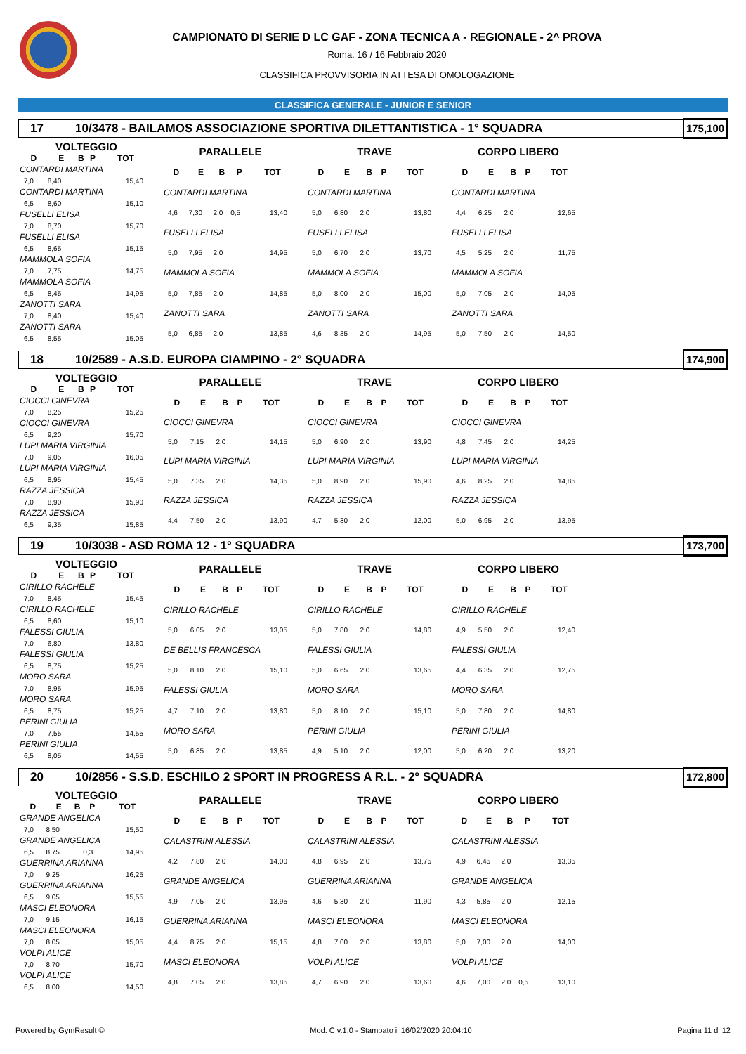CAMPIONATO DI SERIE D LC GAF - ZONA TECNICA A - REGIONALE - 2^ PROVA
Roma, 16 / 16 Febbraio 2020
CLASSIFICA PROVVISORIA IN ATTESA DI OMOLOGAZIONE
CLASSIFICA GENERALE - JUNIOR E SENIOR
17
10/3478 - BAILAMOS ASSOCIAZIONE SPORTIVA DILETTANTISTICA - 1° SQUADRA
175,100
| VOLTEGGIO | | | | |
| --- | --- | --- | --- | --- |
| D | E | B | P | TOT |
| CONTARDI MARTINA | | | | |
| 7,0 | 8,40 | | | 15,40 |
| CONTARDI MARTINA | | | | |
| 6,5 | 8,60 | | | 15,10 |
| FUSELLI ELISA | | | | |
| 7,0 | 8,70 | | | 15,70 |
| FUSELLI ELISA | | | | |
| 6,5 | 8,65 | | | 15,15 |
| MAMMOLA SOFIA | | | | |
| 7,0 | 7,75 | | | 14,75 |
| MAMMOLA SOFIA | | | | |
| 6,5 | 8,45 | | | 14,95 |
| ZANOTTI SARA | | | | |
| 7,0 | 8,40 | | | 15,40 |
| ZANOTTI SARA | | | | |
| 6,5 | 8,55 | | | 15,05 |
| PARALLELE | | | | |
| --- | --- | --- | --- | --- |
| D | E | B | P | TOT |
| CONTARDI MARTINA | | | | |
| 4,6 | 7,30 | 2,0 | 0,5 | 13,40 |
| FUSELLI ELISA | | | | |
| 5,0 | 7,95 | 2,0 | | 14,95 |
| MAMMOLA SOFIA | | | | |
| 5,0 | 7,85 | 2,0 | | 14,85 |
| ZANOTTI SARA | | | | |
| 5,0 | 6,85 | 2,0 | | 13,85 |
| TRAVE | | | | |
| --- | --- | --- | --- | --- |
| D | E | B | P | TOT |
| CONTARDI MARTINA | | | | |
| 5,0 | 6,80 | 2,0 | | 13,80 |
| FUSELLI ELISA | | | | |
| 5,0 | 6,70 | 2,0 | | 13,70 |
| MAMMOLA SOFIA | | | | |
| 5,0 | 8,00 | 2,0 | | 15,00 |
| ZANOTTI SARA | | | | |
| 4,6 | 8,35 | 2,0 | | 14,95 |
| CORPO LIBERO | | | | |
| --- | --- | --- | --- | --- |
| D | E | B | P | TOT |
| CONTARDI MARTINA | | | | |
| 4,4 | 6,25 | 2,0 | | 12,65 |
| FUSELLI ELISA | | | | |
| 4,5 | 5,25 | 2,0 | | 11,75 |
| MAMMOLA SOFIA | | | | |
| 5,0 | 7,05 | 2,0 | | 14,05 |
| ZANOTTI SARA | | | | |
| 5,0 | 7,50 | 2,0 | | 14,50 |
18
10/2589 - A.S.D. EUROPA CIAMPINO - 2° SQUADRA
174,900
| VOLTEGGIO | | | | |
| --- | --- | --- | --- | --- |
| D | E | B | P | TOT |
| CIOCCI GINEVRA | | | | |
| 7,0 | 8,25 | | | 15,25 |
| CIOCCI GINEVRA | | | | |
| 6,5 | 9,20 | | | 15,70 |
| LUPI MARIA VIRGINIA | | | | |
| 7,0 | 9,05 | | | 16,05 |
| LUPI MARIA VIRGINIA | | | | |
| 6,5 | 8,95 | | | 15,45 |
| RAZZA JESSICA | | | | |
| 7,0 | 8,90 | | | 15,90 |
| RAZZA JESSICA | | | | |
| 6,5 | 9,35 | | | 15,85 |
| PARALLELE | | | | |
| --- | --- | --- | --- | --- |
| D | E | B | P | TOT |
| CIOCCI GINEVRA | | | | |
| 5,0 | 7,15 | 2,0 | | 14,15 |
| LUPI MARIA VIRGINIA | | | | |
| 5,0 | 7,35 | 2,0 | | 14,35 |
| RAZZA JESSICA | | | | |
| 4,4 | 7,50 | 2,0 | | 13,90 |
| TRAVE | | | | |
| --- | --- | --- | --- | --- |
| D | E | B | P | TOT |
| CIOCCI GINEVRA | | | | |
| 5,0 | 6,90 | 2,0 | | 13,90 |
| LUPI MARIA VIRGINIA | | | | |
| 5,0 | 8,90 | 2,0 | | 15,90 |
| RAZZA JESSICA | | | | |
| 4,7 | 5,30 | 2,0 | | 12,00 |
| CORPO LIBERO | | | | |
| --- | --- | --- | --- | --- |
| D | E | B | P | TOT |
| CIOCCI GINEVRA | | | | |
| 4,8 | 7,45 | 2,0 | | 14,25 |
| LUPI MARIA VIRGINIA | | | | |
| 4,6 | 8,25 | 2,0 | | 14,85 |
| RAZZA JESSICA | | | | |
| 5,0 | 6,95 | 2,0 | | 13,95 |
19
10/3038 - ASD ROMA 12 - 1° SQUADRA
173,700
| VOLTEGGIO | | | | |
| --- | --- | --- | --- | --- |
| D | E | B | P | TOT |
| CIRILLO RACHELE | | | | |
| 7,0 | 8,45 | | | 15,45 |
| CIRILLO RACHELE | | | | |
| 6,5 | 8,60 | | | 15,10 |
| FALESSI GIULIA | | | | |
| 7,0 | 6,80 | | | 13,80 |
| FALESSI GIULIA | | | | |
| 6,5 | 8,75 | | | 15,25 |
| MORO SARA | | | | |
| 7,0 | 8,95 | | | 15,95 |
| MORO SARA | | | | |
| 6,5 | 8,75 | | | 15,25 |
| PERINI GIULIA | | | | |
| 7,0 | 7,55 | | | 14,55 |
| PERINI GIULIA | | | | |
| 6,5 | 8,05 | | | 14,55 |
| PARALLELE | | | | |
| --- | --- | --- | --- | --- |
| D | E | B | P | TOT |
| CIRILLO RACHELE | | | | |
| 5,0 | 6,05 | 2,0 | | 13,05 |
| DE BELLIS FRANCESCA | | | | |
| 5,0 | 8,10 | 2,0 | | 15,10 |
| FALESSI GIULIA | | | | |
| 4,7 | 7,10 | 2,0 | | 13,80 |
| MORO SARA | | | | |
| 5,0 | 6,85 | 2,0 | | 13,85 |
| TRAVE | | | | |
| --- | --- | --- | --- | --- |
| D | E | B | P | TOT |
| CIRILLO RACHELE | | | | |
| 5,0 | 7,80 | 2,0 | | 14,80 |
| FALESSI GIULIA | | | | |
| 5,0 | 6,65 | 2,0 | | 13,65 |
| MORO SARA | | | | |
| 5,0 | 8,10 | 2,0 | | 15,10 |
| PERINI GIULIA | | | | |
| 4,9 | 5,10 | 2,0 | | 12,00 |
| CORPO LIBERO | | | | |
| --- | --- | --- | --- | --- |
| D | E | B | P | TOT |
| CIRILLO RACHELE | | | | |
| 4,9 | 5,50 | 2,0 | | 12,40 |
| FALESSI GIULIA | | | | |
| 4,4 | 6,35 | 2,0 | | 12,75 |
| MORO SARA | | | | |
| 5,0 | 7,80 | 2,0 | | 14,80 |
| PERINI GIULIA | | | | |
| 5,0 | 6,20 | 2,0 | | 13,20 |
20
10/2856 - S.S.D. ESCHILO 2 SPORT IN PROGRESS A R.L. - 2° SQUADRA
172,800
| VOLTEGGIO | | | | |
| --- | --- | --- | --- | --- |
| D | E | B | P | TOT |
| GRANDE ANGELICA | | | | |
| 7,0 | 8,50 | | | 15,50 |
| GRANDE ANGELICA | | | | |
| 6,5 | 8,75 | | 0,3 | 14,95 |
| GUERRINA ARIANNA | | | | |
| 7,0 | 9,25 | | | 16,25 |
| GUERRINA ARIANNA | | | | |
| 6,5 | 9,05 | | | 15,55 |
| MASCI ELEONORA | | | | |
| 7,0 | 9,15 | | | 16,15 |
| MASCI ELEONORA | | | | |
| 7,0 | 8,05 | | | 15,05 |
| VOLPI ALICE | | | | |
| 7,0 | 8,70 | | | 15,70 |
| VOLPI ALICE | | | | |
| 6,5 | 8,00 | | | 14,50 |
| PARALLELE | | | | |
| --- | --- | --- | --- | --- |
| D | E | B | P | TOT |
| CALASTRINI ALESSIA | | | | |
| 4,2 | 7,80 | 2,0 | | 14,00 |
| GRANDE ANGELICA | | | | |
| 4,9 | 7,05 | 2,0 | | 13,95 |
| GUERRINA ARIANNA | | | | |
| 4,4 | 8,75 | 2,0 | | 15,15 |
| MASCI ELEONORA | | | | |
| 4,8 | 7,05 | 2,0 | | 13,85 |
| TRAVE | | | | |
| --- | --- | --- | --- | --- |
| D | E | B | P | TOT |
| CALASTRINI ALESSIA | | | | |
| 4,8 | 6,95 | 2,0 | | 13,75 |
| GUERRINA ARIANNA | | | | |
| 4,6 | 5,30 | 2,0 | | 11,90 |
| MASCI ELEONORA | | | | |
| 4,8 | 7,00 | 2,0 | | 13,80 |
| VOLPI ALICE | | | | |
| 4,7 | 6,90 | 2,0 | | 13,60 |
| CORPO LIBERO | | | | |
| --- | --- | --- | --- | --- |
| D | E | B | P | TOT |
| CALASTRINI ALESSIA | | | | |
| 4,9 | 6,45 | 2,0 | | 13,35 |
| GRANDE ANGELICA | | | | |
| 4,3 | 5,85 | 2,0 | | 12,15 |
| MASCI ELEONORA | | | | |
| 5,0 | 7,00 | 2,0 | | 14,00 |
| VOLPI ALICE | | | | |
| 4,6 | 7,00 | 2,0 | 0,5 | 13,10 |
Powered by GymResult © Mod. C v.1.0 - Stampato il 16/02/2020 20:04:10 Pagina 11 di 12